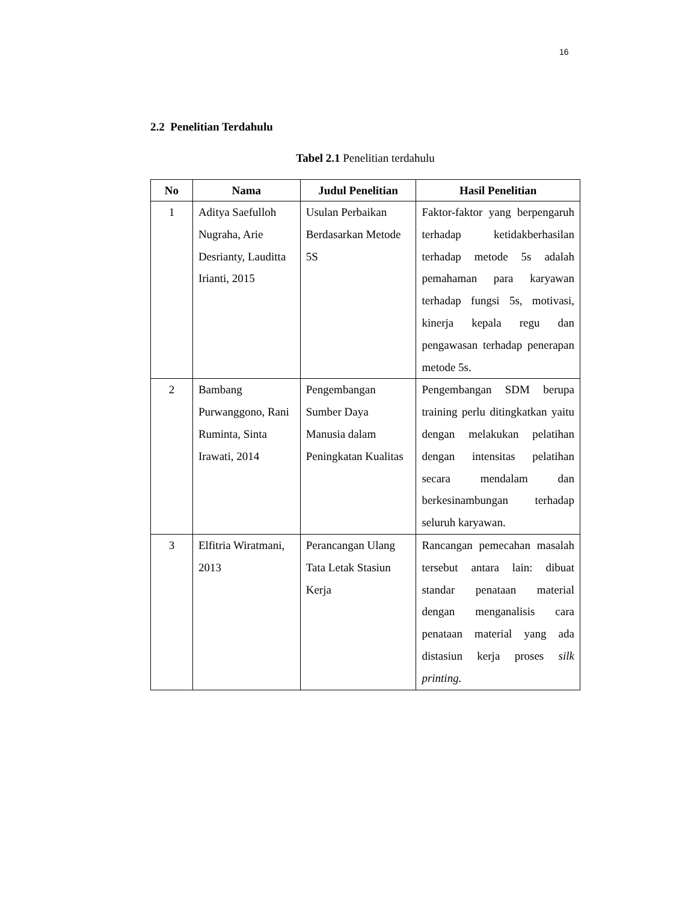16
2.2 Penelitian Terdahulu
Tabel 2.1 Penelitian terdahulu
| No | Nama | Judul Penelitian | Hasil Penelitian |
| --- | --- | --- | --- |
| 1 | Aditya Saefulloh Nugraha, Arie Desrianty, Lauditta Irianti, 2015 | Usulan Perbaikan Berdasarkan Metode 5S | Faktor-faktor yang berpengaruh terhadap ketidakberhasilan terhadap metode 5s adalah pemahaman para karyawan terhadap fungsi 5s, motivasi, kinerja kepala regu dan pengawasan terhadap penerapan metode 5s. |
| 2 | Bambang Purwanggono, Rani Ruminta, Sinta Irawati, 2014 | Pengembangan Sumber Daya Manusia dalam Peningkatan Kualitas | Pengembangan SDM berupa training perlu ditingkatkan yaitu dengan melakukan pelatihan dengan intensitas pelatihan secara mendalam dan berkesinambungan terhadap seluruh karyawan. |
| 3 | Elfitria Wiratmani, 2013 | Perancangan Ulang Tata Letak Stasiun Kerja | Rancangan pemecahan masalah tersebut antara lain: dibuat standar penataan material dengan menganalisis cara penataan material yang ada distasiun kerja proses silk printing. |